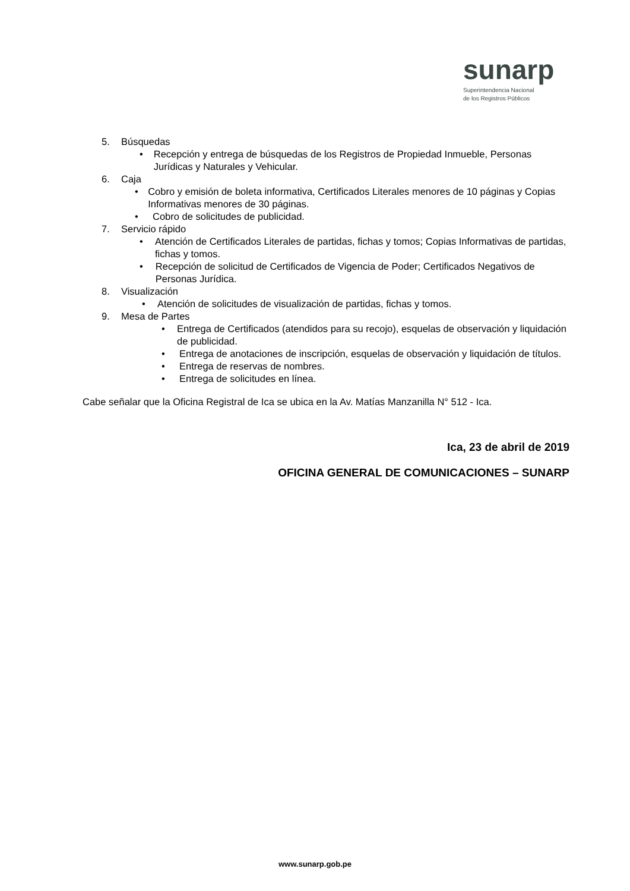sunarp
Superintendencia Nacional
de los Registros Públicos
5. Búsquedas
• Recepción y entrega de búsquedas de los Registros de Propiedad Inmueble, Personas Jurídicas y Naturales y Vehicular.
6. Caja
• Cobro y emisión de boleta informativa, Certificados Literales menores de 10 páginas y Copias Informativas menores de 30 páginas.
• Cobro de solicitudes de publicidad.
7. Servicio rápido
• Atención de Certificados Literales de partidas, fichas y tomos; Copias Informativas de partidas, fichas y tomos.
• Recepción de solicitud de Certificados de Vigencia de Poder; Certificados Negativos de Personas Jurídica.
8. Visualización
• Atención de solicitudes de visualización de partidas, fichas y tomos.
9. Mesa de Partes
• Entrega de Certificados (atendidos para su recojo), esquelas de observación y liquidación de publicidad.
• Entrega de anotaciones de inscripción, esquelas de observación y liquidación de títulos.
• Entrega de reservas de nombres.
• Entrega de solicitudes en línea.
Cabe señalar que la Oficina Registral de Ica se ubica en la Av. Matías Manzanilla N° 512 - Ica.
Ica, 23 de abril de 2019
OFICINA GENERAL DE COMUNICACIONES – SUNARP
www.sunarp.gob.pe